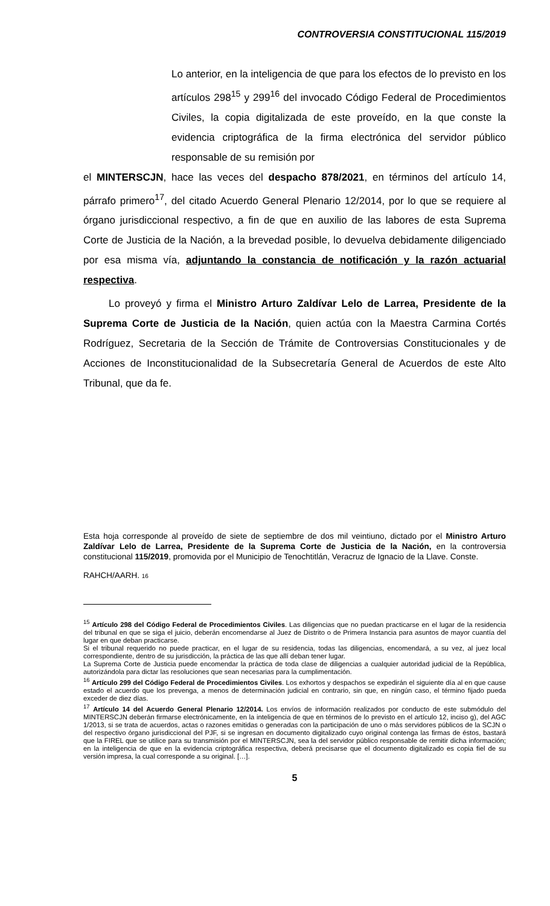CONTROVERSIA CONSTITUCIONAL 115/2019
Lo anterior, en la inteligencia de que para los efectos de lo previsto en los artículos 298<sup>15</sup> y 299<sup>16</sup> del invocado Código Federal de Procedimientos Civiles, la copia digitalizada de este proveído, en la que conste la evidencia criptográfica de la firma electrónica del servidor público responsable de su remisión por
el MINTERSCJN, hace las veces del despacho 878/2021, en términos del artículo 14, párrafo primero<sup>17</sup>, del citado Acuerdo General Plenario 12/2014, por lo que se requiere al órgano jurisdiccional respectivo, a fin de que en auxilio de las labores de esta Suprema Corte de Justicia de la Nación, a la brevedad posible, lo devuelva debidamente diligenciado por esa misma vía, adjuntando la constancia de notificación y la razón actuarial respectiva.
Lo proveyó y firma el Ministro Arturo Zaldívar Lelo de Larrea, Presidente de la Suprema Corte de Justicia de la Nación, quien actúa con la Maestra Carmina Cortés Rodríguez, Secretaria de la Sección de Trámite de Controversias Constitucionales y de Acciones de Inconstitucionalidad de la Subsecretaría General de Acuerdos de este Alto Tribunal, que da fe.
Esta hoja corresponde al proveído de siete de septiembre de dos mil veintiuno, dictado por el Ministro Arturo Zaldívar Lelo de Larrea, Presidente de la Suprema Corte de Justicia de la Nación, en la controversia constitucional 115/2019, promovida por el Municipio de Tenochtitlán, Veracruz de Ignacio de la Llave. Conste.
RAHCH/AARH. 16
<sup>15</sup> Artículo 298 del Código Federal de Procedimientos Civiles. Las diligencias que no puedan practicarse en el lugar de la residencia del tribunal en que se siga el juicio, deberán encomendarse al Juez de Distrito o de Primera Instancia para asuntos de mayor cuantía del lugar en que deban practicarse.
Si el tribunal requerido no puede practicar, en el lugar de su residencia, todas las diligencias, encomendará, a su vez, al juez local correspondiente, dentro de su jurisdicción, la práctica de las que allí deban tener lugar.
La Suprema Corte de Justicia puede encomendar la práctica de toda clase de diligencias a cualquier autoridad judicial de la República, autorizándola para dictar las resoluciones que sean necesarias para la cumplimentación.
<sup>16</sup> Artículo 299 del Código Federal de Procedimientos Civiles. Los exhortos y despachos se expedirán el siguiente día al en que cause estado el acuerdo que los prevenga, a menos de determinación judicial en contrario, sin que, en ningún caso, el término fijado pueda exceder de diez días.
<sup>17</sup> Artículo 14 del Acuerdo General Plenario 12/2014. Los envíos de información realizados por conducto de este submódulo del MINTERSCJN deberán firmarse electrónicamente, en la inteligencia de que en términos de lo previsto en el artículo 12, inciso g), del AGC 1/2013, si se trata de acuerdos, actas o razones emitidas o generadas con la participación de uno o más servidores públicos de la SCJN o del respectivo órgano jurisdiccional del PJF, si se ingresan en documento digitalizado cuyo original contenga las firmas de éstos, bastará que la FIREL que se utilice para su transmisión por el MINTERSCJN, sea la del servidor público responsable de remitir dicha información; en la inteligencia de que en la evidencia criptográfica respectiva, deberá precisarse que el documento digitalizado es copia fiel de su versión impresa, la cual corresponde a su original. […].
5